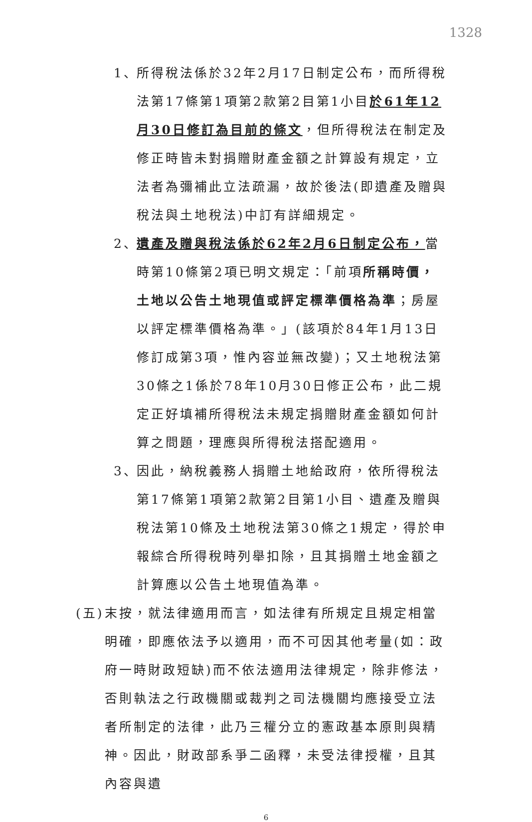1328
1、 所得稅法係於32年2月17日制定公布，而所得稅法第17條第1項第2款第2目第1小目於61年12月30日修訂為目前的條文，但所得稅法在制定及修正時皆未對捐贈財產金額之計算設有規定，立法者為彌補此立法疏漏，故於後法(即遺產及贈與稅法與土地稅法)中訂有詳細規定。
2、 遺產及贈與稅法係於62年2月6日制定公布，當時第10條第2項已明文規定：「前項所稱時價，土地以公告土地現值或評定標準價格為準；房屋以評定標準價格為準。」(該項於84年1月13日修訂成第3項，惟內容並無改變)；又土地稅法第30條之1係於78年10月30日修正公布，此二規定正好填補所得稅法未規定捐贈財產金額如何計算之問題，理應與所得稅法搭配適用。
3、 因此，納稅義務人捐贈土地給政府，依所得稅法第17條第1項第2款第2目第1小目、遺產及贈與稅法第10條及土地稅法第30條之1規定，得於申報綜合所得稅時列舉扣除，且其捐贈土地金額之計算應以公告土地現值為準。
(五) 末按，就法律適用而言，如法律有所規定且規定相當明確，即應依法予以適用，而不可因其他考量(如：政府一時財政短缺)而不依法適用法律規定，除非修法，否則執法之行政機關或裁判之司法機關均應接受立法者所制定的法律，此乃三權分立的憲政基本原則與精神。因此，財政部系爭二函釋，未受法律授權，且其內容與遺
6